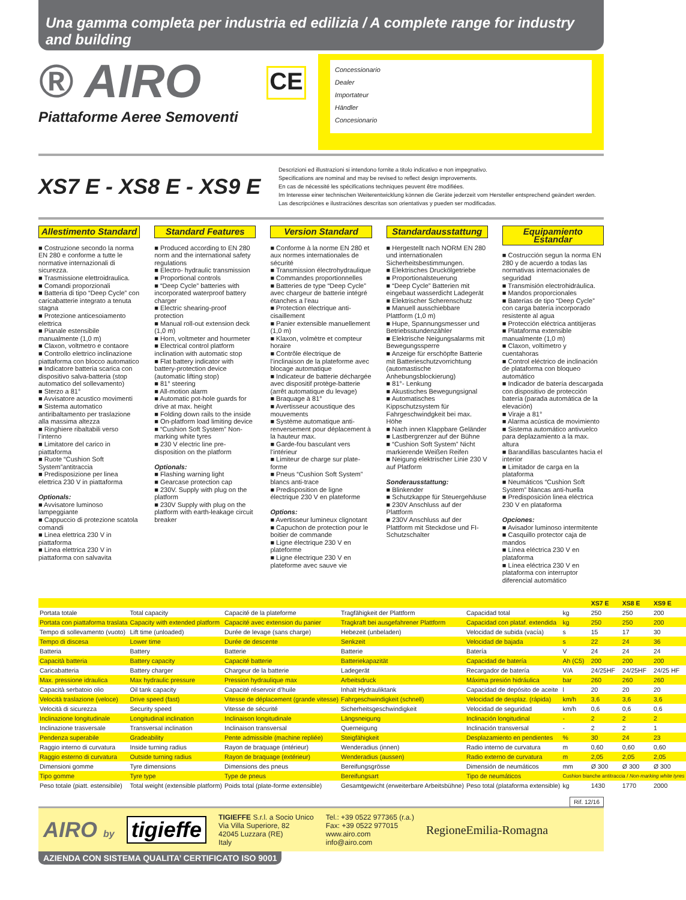Una gamma completa per industria ed edilizia / A complete range for industry and building
® AIRO
Piattaforme Aeree Semoventi
CE
Concessionario
Dealer
Importateur
Händler
Concesionario
XS7 E - XS8 E - XS9 E
Descrizioni ed illustrazioni si intendono fornite a titolo indicativo e non impegnativo.
Specifications are nominal and may be revised to reflect design improvements.
En cas de nécessité les spécifications techniques peuvent être modifiées.
Im Interesse einer technischen Weiterentwicklung können die Geräte jederzeit vom Hersteller entsprechend geändert werden.
Las descripciónes e ilustraciónes descritas son orientativas y pueden ser modificadas.
Allestimento Standard
■ Costruzione secondo la norma EN 280 e conforme a tutte le normative internazionali di sicurezza.
■ Trasmissione elettroidraulica.
■ Comandi proporzionali
■ Batteria di tipo “Deep Cycle” con caricabatterie integrato a tenuta stagna
■ Protezione anticesoiamento elettrica
■ Pianale estensibile manualmente (1,0 m)
■ Claxon, voltmetro e contaore
■ Controllo elettrico inclinazione piattaforma con blocco automatico
■ Indicatore batteria scarica con dispositivo salva-batteria (stop automatico del sollevamento)
■ Sterzo a 81°
■ Avvisatore acustico movimenti
■ Sistema automatico antiribaltamento per traslazione alla massima altezza
■ Ringhiere ribaltabili verso l’interno
■ Limitatore del carico in piattaforma
■ Ruote “Cushion Soft System”antitraccia
■ Predisposizione per linea elettrica 230 V in piattaforma
Optionals:
■ Avvisatore luminoso lampeggiante
■ Cappuccio di protezione scatola comandi
■ Linea elettrica 230 V in piattaforma
■ Linea elettrica 230 V in piattaforma con salvavita
Standard Features
■ Produced according to EN 280 norm and the international safety regulations
■ Electro- hydraulic transmission
■ Proportional controls
■ “Deep Cycle” batteries with incorporated waterproof battery charger
■ Electric shearing-proof protection
■ Manual roll-out extension deck (1,0 m)
■ Horn, voltmeter and hourmeter
■ Electrical control platform inclination with automatic stop
■ Flat battery indicator with battery-protection device (automatic lifting stop)
■ 81° steering
■ All-motion alarm
■ Automatic pot-hole guards for drive at max. height
■ Folding down rails to the inside
■ On-platform load limiting device
■ “Cushion Soft System” Non-marking white tyres
■ 230 V electric line pre-disposition on the platform
Optionals:
■ Flashing warning light
■ Gearcase protection cap
■ 230V. Supply with plug on the platform
■ 230V Supply with plug on the platform with earth-leakage circuit breaker
Version Standard
■ Conforme à la norme EN 280 et aux normes internationales de sécurité
■ Transmission électrohydraulique
■ Commandes proportionnelles
■ Batteries de type “Deep Cycle” avec chargeur de batterie intégré étanches a l’eau
■ Protection électrique anti-cisaillement
■ Panier extensible manuellement (1,0 m)
■ Klaxon, volmètre et compteur horaire
■ Contrôle électrique de l’inclinaison de la plateforme avec blocage automatique
■ Indicateur de batterie déchargée avec dispositif protège-batterie (arrêt automatique du levage)
■ Braquage à 81°
■ Avertisseur acoustique des mouvements
■ Système automatique anti-renversement pour déplacement à la hauteur max.
■ Garde-fou basculant vers l’intérieur
■ Limiteur de charge sur plate-forme
■ Pneus “Cushion Soft System” blancs anti-trace
■ Predisposition de ligne électrique 230 V en plateforme
Options:
■ Avertisseur lumineux clignotant
■ Capuchon de protection pour le boitier de commande
■ Ligne électrique 230 V en plateforme
■ Ligne électrique 230 V en plateforme avec sauve vie
Standardausstattung
■ Hergestellt nach NORM EN 280 und internationalen Sicherheitsbestimmungen.
■ Elektrisches Druckölgetriebe
■ Proportionalsteuerung
■ “Deep Cycle” Batterien mit eingebaut wasserdicht Ladegerät
■ Elektrischer Scherenschutz
■ Manuell ausschiebbare Plattform (1,0 m)
■ Hupe, Spannungsmesser und Betriebsstundenzähler
■ Elektrische Neigungsalarms mit Bewegungssperre
■ Anzeige für erschöpfte Batterie mit Batterieschutzvorrichtung (automastische Anhebungsblockierung)
■ 81°- Lenkung
■ Akustisches Bewegungsignal
■ Automatisches Kippschutzsystem für Fahrgeschwindgkeit bei max. Höhe
■ Nach innen Klappbare Geländer
■ Lastbergrenzer auf der Bühne
■ “Cushion Soft System” Nicht markierende Weißen Reifen
■ Neigung elektrischer Linie 230 V auf Platform
Sonderausstattung:
■ Blinkender
■ Schutzkappe für Steuergehäuse
■ 230V Anschluss auf der Plattform
■ 230V Anschluss auf der Plattform mit Steckdose und FI-Schutzschalter
Equipamiento Estandar
■ Costrucción segun la norma EN 280 y de acuerdo a todas las normativas internacionales de seguridad
■ Transmisión electrohidráulica.
■ Mandos proporcionales
■ Baterías de tipo “Deep Cycle” con carga batería incorporado resistente al agua
■ Protección eléctrica antitijeras
■ Plataforma extensible manualmente (1,0 m)
■ Claxon, voltímetro y cuentahoras
■ Control eléctrico de inclinación de plataforma con bloqueo automático
■ Indicador de batería descargada con dispositivo de protección batería (parada automática de la elevación)
■ Viraje a 81°
■ Alarma acústica de movimiento
■ Sistema automático antivuelco para deplazamiento a la max. altura
■ Barandillas basculantes hacia el interior
■ Limitador de carga en la plataforma
■ Neumáticos “Cushion Soft System” blancas anti-huella
■ Predisposición linea eléctrica 230 V en plataforma
Opciones:
■ Avisador luminoso intermitente
■ Casquillo protector caja de mandos
■ Línea eléctrica 230 V en plataforma
■ Línea eléctrica 230 V en plataforma con interruptor diferencial automático
| | | | | | | XS7 E | XS8 E | XS9 E |
| --- | --- | --- | --- | --- | --- | --- | --- | --- |
| Portata totale | Total capacity | Capacité de la plateforme | Tragfähigkeit der Plattform | Capacidad total | kg | 250 | 250 | 200 |
| Portata con piattaforma traslata | Capacity with extended platform | Capacité avec extension du panier | Tragkraft bei ausgefahrener Plattform | Capacidad con plataf. extendida | kg | 250 | 250 | 200 |
| Tempo di sollevamento (vuoto) | Lift time (unloaded) | Durée de levage (sans charge) | Hebezeit (unbeladen) | Velocidad de subida (vacía) | s | 15 | 17 | 30 |
| Tempo di discesa | Lower time | Durée de descente | Senkzeit | Velocidad de bajada | s | 22 | 24 | 36 |
| Batteria | Battery | Batterie | Batterie | Batería | V | 24 | 24 | 24 |
| Capacità batteria | Battery capacity | Capacité batterie | Batteriekapazität | Capacidad de batería | Ah (C5) | 200 | 200 | 200 |
| Caricabatteria | Battery charger | Chargeur de la batterie | Ladegerät | Recargador de batería | V/A | 24/25HF | 24/25HF | 24/25 HF |
| Max. pressione idraulica | Max hydraulic pressure | Pression hydraulique max | Arbeitsdruck | Máxima presión hidráulica | bar | 260 | 260 | 260 |
| Capacità serbatoio olio | Oil tank capacity | Capacité réservoir d’huile | Inhalt Hydrauliktank | Capacidad de depósito de aceite | l | 20 | 20 | 20 |
| Velocità traslazione (veloce) | Drive speed (fast) | Vitesse de déplacement (grande vitesse) | Fahrgeschwindigkeit (schnell) | Velocidad de desplaz. (rápida) | km/h | 3,6 | 3,6 | 3,6 |
| Velocità di sicurezza | Security speed | Vitesse de sécurité | Sicherheitsgeschwindigkeit | Velocidad de seguridad | km/h | 0,6 | 0,6 | 0,6 |
| Inclinazione longitudinale | Longitudinal inclination | Inclinaison longitudinale | Längsneigung | Inclinación longitudinal | - | 2 | 2 | 2 |
| Inclinazione trasversale | Transversal inclination | Inclinaison transversal | Querneigung | Inclinación transversal | - | 2 | 2 | 1 |
| Pendenza superabile | Gradeability | Pente admissible (machine repliée) | Steigfähigkeit | Desplazamiento en pendientes | % | 30 | 24 | 23 |
| Raggio interno di curvatura | Inside turning radius | Rayon de braquage (intérieur) | Wenderadius (innen) | Radio interno de curvatura | m | 0,60 | 0,60 | 0,60 |
| Raggio esterno di curvatura | Outside turning radius | Rayon de braquage (extérieur) | Wenderadius (aussen) | Radio externo de curvatura | m | 2,05 | 2,05 | 2,05 |
| Dimensioni gomme | Tyre dimensions | Dimensions des pneus | Bereifungsgrösse | Dimensión de neumáticos | mm | Ø 300 | Ø 300 | Ø 300 |
| Tipo gomme | Tyre type | Type de pneus | Bereifungsart | Tipo de neumáticos | Cushion bianche antitraccia / Non-marking white tyres | | | |
| Peso totale (piatt. estensibile) | Total weight (extensible platform) | Poids total (plate-forme extensible) | Gesamtgewicht (erweiterbare Arbeitsbühne) | Peso total (plataforma extensible) | kg | 1430 | 1770 | 2000 |
Rif. 12/16
AIRO by
tigieffe
TIGIEFFE S.r.l. a Socio Unico
Via Villa Superiore, 82
42045 Luzzara (RE)
Italy
Tel.: +39 0522 977365 (r.a.)
Fax: +39 0522 977015
www.airo.com
info@airo.com
RegioneEmilia-Romagna
AZIENDA CON SISTEMA QUALITA’ CERTIFICATO ISO 9001